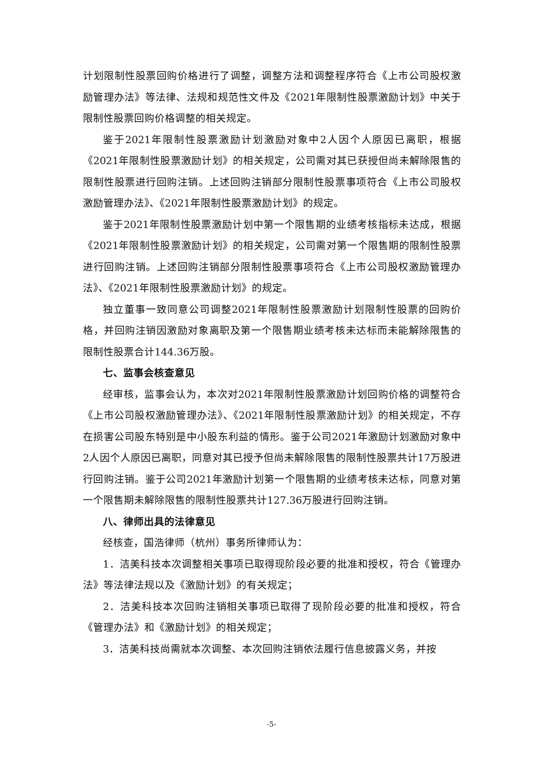计划限制性股票回购价格进行了调整，调整方法和调整程序符合《上市公司股权激励管理办法》等法律、法规和规范性文件及《2021年限制性股票激励计划》中关于限制性股票回购价格调整的相关规定。
鉴于2021年限制性股票激励计划激励对象中2人因个人原因已离职，根据《2021年限制性股票激励计划》的相关规定，公司需对其已获授但尚未解除限售的限制性股票进行回购注销。上述回购注销部分限制性股票事项符合《上市公司股权激励管理办法》、《2021年限制性股票激励计划》的规定。
鉴于2021年限制性股票激励计划中第一个限售期的业绩考核指标未达成，根据《2021年限制性股票激励计划》的相关规定，公司需对第一个限售期的限制性股票进行回购注销。上述回购注销部分限制性股票事项符合《上市公司股权激励管理办法》、《2021年限制性股票激励计划》的规定。
独立董事一致同意公司调整2021年限制性股票激励计划限制性股票的回购价格，并回购注销因激励对象离职及第一个限售期业绩考核未达标而未能解除限售的限制性股票合计144.36万股。
七、监事会核查意见
经审核，监事会认为，本次对2021年限制性股票激励计划回购价格的调整符合《上市公司股权激励管理办法》、《2021年限制性股票激励计划》的相关规定，不存在损害公司股东特别是中小股东利益的情形。鉴于公司2021年激励计划激励对象中2人因个人原因已离职，同意对其已授予但尚未解除限售的限制性股票共计17万股进行回购注销。鉴于公司2021年激励计划第一个限售期的业绩考核未达标，同意对第一个限售期未解除限售的限制性股票共计127.36万股进行回购注销。
八、律师出具的法律意见
经核查，国浩律师（杭州）事务所律师认为：
1．洁美科技本次调整相关事项已取得现阶段必要的批准和授权，符合《管理办法》等法律法规以及《激励计划》的有关规定；
2．洁美科技本次回购注销相关事项已取得了现阶段必要的批准和授权，符合《管理办法》和《激励计划》的相关规定；
3．洁美科技尚需就本次调整、本次回购注销依法履行信息披露义务，并按
-5-